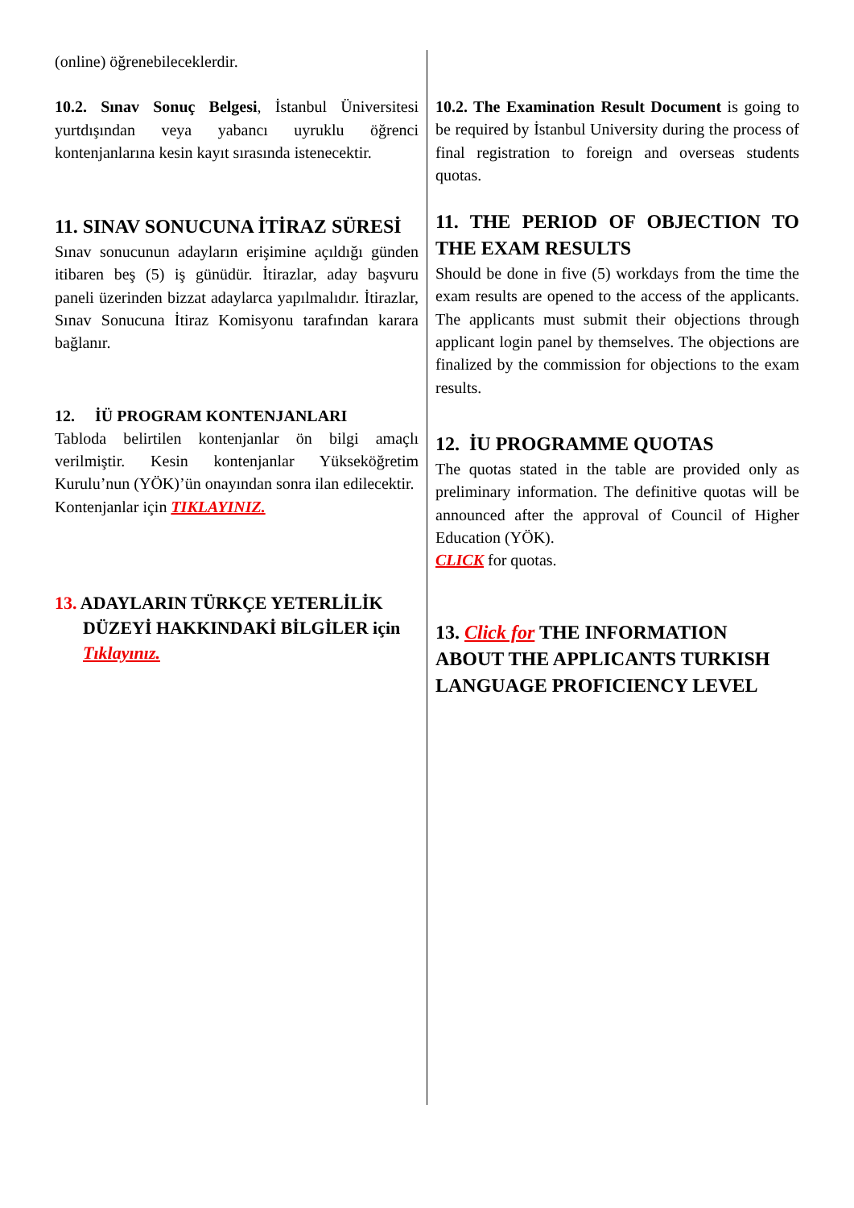(online) öğrenebileceklerdir.
10.2. Sınav Sonuç Belgesi, İstanbul Üniversitesi yurtdışından veya yabancı uyruklu öğrenci kontenjanlarına kesin kayıt sırasında istenecektir.
11. SINAV SONUCUNA İTİRAZ SÜRESİ
Sınav sonucunun adayların erişimine açıldığı günden itibaren beş (5) iş günüdür. İtirazlar, aday başvuru paneli üzerinden bizzat adaylarca yapılmalıdır. İtirazlar, Sınav Sonucuna İtiraz Komisyonu tarafından karara bağlanır.
12. İÜ PROGRAM KONTENJANLARI
Tabloda belirtilen kontenjanlar ön bilgi amaçlı verilmiştir. Kesin kontenjanlar Yükseköğretim Kurulu’nun (YÖK)’ün onayından sonra ilan edilecektir.
Kontenjanlar için TIKLAYINIZ.
13. ADAYLARIN TÜRKÇE YETERLİLİK DÜZEYİ HAKKINDAKİ BİLGİLER için Tıklayınız.
10.2. The Examination Result Document is going to be required by İstanbul University during the process of final registration to foreign and overseas students quotas.
11. THE PERIOD OF OBJECTION TO THE EXAM RESULTS
Should be done in five (5) workdays from the time the exam results are opened to the access of the applicants. The applicants must submit their objections through applicant login panel by themselves. The objections are finalized by the commission for objections to the exam results.
12. İU PROGRAMME QUOTAS
The quotas stated in the table are provided only as preliminary information. The definitive quotas will be announced after the approval of Council of Higher Education (YÖK).
CLICK for quotas.
13. Click for THE INFORMATION ABOUT THE APPLICANTS TURKISH LANGUAGE PROFICIENCY LEVEL